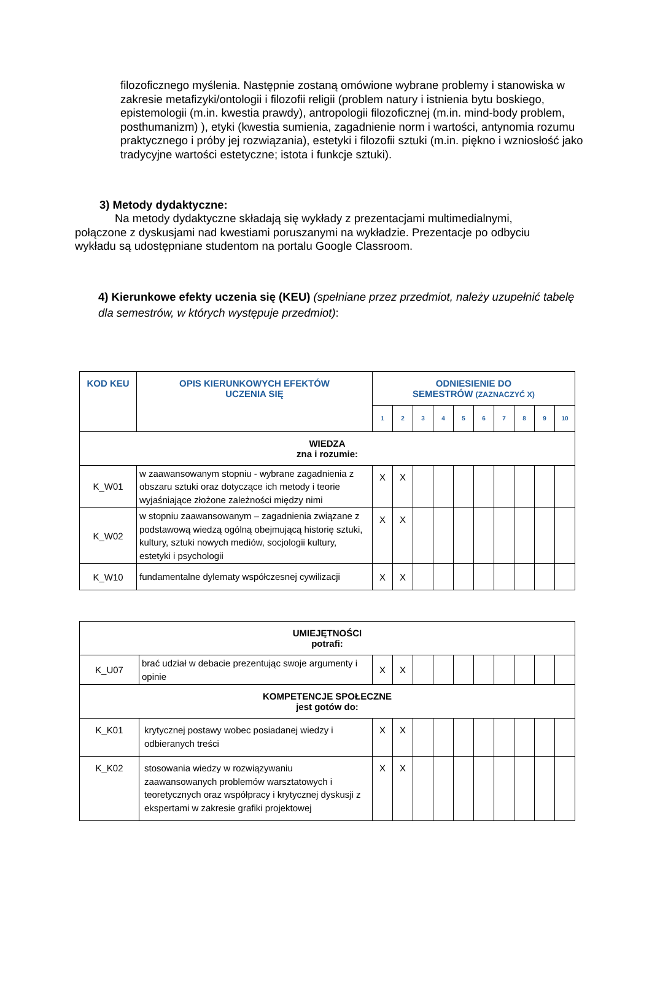filozoficznego myślenia. Następnie zostaną omówione wybrane problemy i stanowiska w zakresie metafizyki/ontologii i filozofii religii (problem natury i istnienia bytu boskiego, epistemologii (m.in. kwestia prawdy), antropologii filozoficznej (m.in. mind-body problem, posthumanizm) ), etyki (kwestia sumienia, zagadnienie norm i wartości, antynomia rozumu praktycznego i próby jej rozwiązania), estetyki i filozofii sztuki (m.in. piękno i wzniosłość jako tradycyjne wartości estetyczne; istota i funkcje sztuki).
3) Metody dydaktyczne:
Na metody dydaktyczne składają się wykłady z prezentacjami multimedialnymi, połączone z dyskusjami nad kwestiami poruszanymi na wykładzie. Prezentacje po odbyciu wykładu są udostępniane studentom na portalu Google Classroom.
4) Kierunkowe efekty uczenia się (KEU) (spełniane przez przedmiot, należy uzupełnić tabelę dla semestrów, w których występuje przedmiot):
| KOD KEU | OPIS KIERUNKOWYCH EFEKTÓW UCZENIA SIĘ | ODNIESIENIE DO SEMESTRÓW (ZAZNACZYĆ X) | | | | | | | | | |
| --- | --- | --- | --- | --- | --- | --- | --- | --- | --- | --- | --- |
| | | 1 | 2 | 3 | 4 | 5 | 6 | 7 | 8 | 9 | 10 |
| WIEDZA zna i rozumie: | | | | | | | | | | | |
| K_W01 | w zaawansowanym stopniu - wybrane zagadnienia z obszaru sztuki oraz dotyczące ich metody i teorie wyjaśniające złożone zależności między nimi | X | X | | | | | | | | |
| K_W02 | w stopniu zaawansowanym – zagadnienia związane z podstawową wiedzą ogólną obejmującą historię sztuki, kultury, sztuki nowych mediów, socjologii kultury, estetyki i psychologii | X | X | | | | | | | | |
| K_W10 | fundamentalne dylematy współczesnej cywilizacji | X | X | | | | | | | | |
| UMIEJĘTNOŚCI potrafi: | | | | | | | | | | | |
| K_U07 | brać udział w debacie prezentując swoje argumenty i opinie | X | X | | | | | | | | |
| KOMPETENCJE SPOŁECZNE jest gotów do: | | | | | | | | | | | |
| K_K01 | krytycznej postawy wobec posiadanej wiedzy i odbieranych treści | X | X | | | | | | | | |
| K_K02 | stosowania wiedzy w rozwiązywaniu zaawansowanych problemów warsztatowych i teoretycznych oraz współpracy i krytycznej dyskusji z ekspertami w zakresie grafiki projektowej | X | X | | | | | | | | |